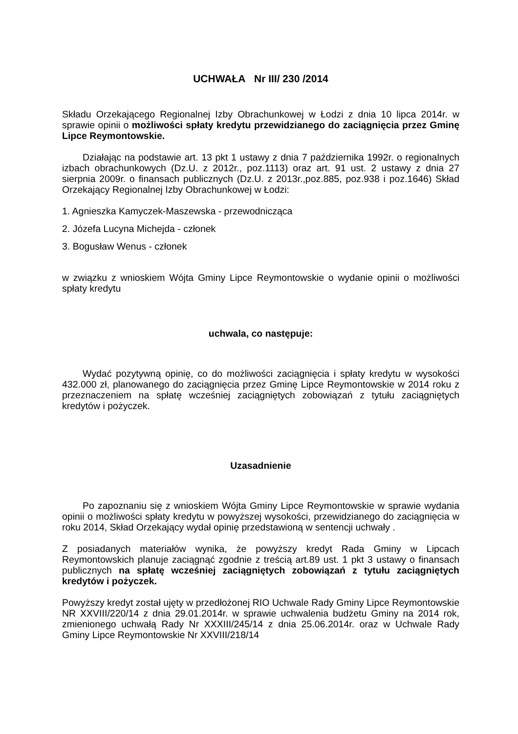UCHWAŁA Nr III/ 230 /2014
Składu Orzekającego Regionalnej Izby Obrachunkowej w Łodzi z dnia 10 lipca 2014r. w sprawie opinii o możliwości spłaty kredytu przewidzianego do zaciągnięcia przez Gminę Lipce Reymontowskie.
Działając na podstawie art. 13 pkt 1 ustawy z dnia 7 października 1992r. o regionalnych izbach obrachunkowych (Dz.U. z 2012r., poz.1113) oraz art. 91 ust. 2 ustawy z dnia 27 sierpnia 2009r. o finansach publicznych (Dz.U. z 2013r.,poz.885, poz.938 i poz.1646) Skład Orzekający Regionalnej Izby Obrachunkowej w Łodzi:
1. Agnieszka Kamyczek-Maszewska - przewodnicząca
2. Józefa Lucyna Michejda - członek
3. Bogusław Wenus - członek
w związku z wnioskiem Wójta Gminy Lipce Reymontowskie o wydanie opinii o możliwości spłaty kredytu
uchwala, co następuje:
Wydać pozytywną opinię, co do możliwości zaciągnięcia i spłaty kredytu w wysokości 432.000 zł, planowanego do zaciągnięcia przez Gminę Lipce Reymontowskie w 2014 roku z przeznaczeniem na spłatę wcześniej zaciągniętych zobowiązań z tytułu zaciągniętych kredytów i pożyczek.
Uzasadnienie
Po zapoznaniu się z wnioskiem Wójta Gminy Lipce Reymontowskie w sprawie wydania opinii o możliwości spłaty kredytu w powyższej wysokości, przewidzianego do zaciągnięcia w roku 2014, Skład Orzekający wydał opinię przedstawioną w sentencji uchwały .
Z posiadanych materiałów wynika, że powyższy kredyt Rada Gminy w Lipcach Reymontowskich planuje zaciągnąć zgodnie z treścią art.89 ust. 1 pkt 3 ustawy o finansach publicznych na spłatę wcześniej zaciągniętych zobowiązań z tytułu zaciągniętych kredytów i pożyczek.
Powyższy kredyt został ujęty w przedłożonej RIO Uchwale Rady Gminy Lipce Reymontowskie NR XXVIII/220/14 z dnia 29.01.2014r. w sprawie uchwalenia budżetu Gminy na 2014 rok, zmienionego uchwałą Rady Nr XXXIII/245/14 z dnia 25.06.2014r. oraz w Uchwale Rady Gminy Lipce Reymontowskie Nr XXVIII/218/14